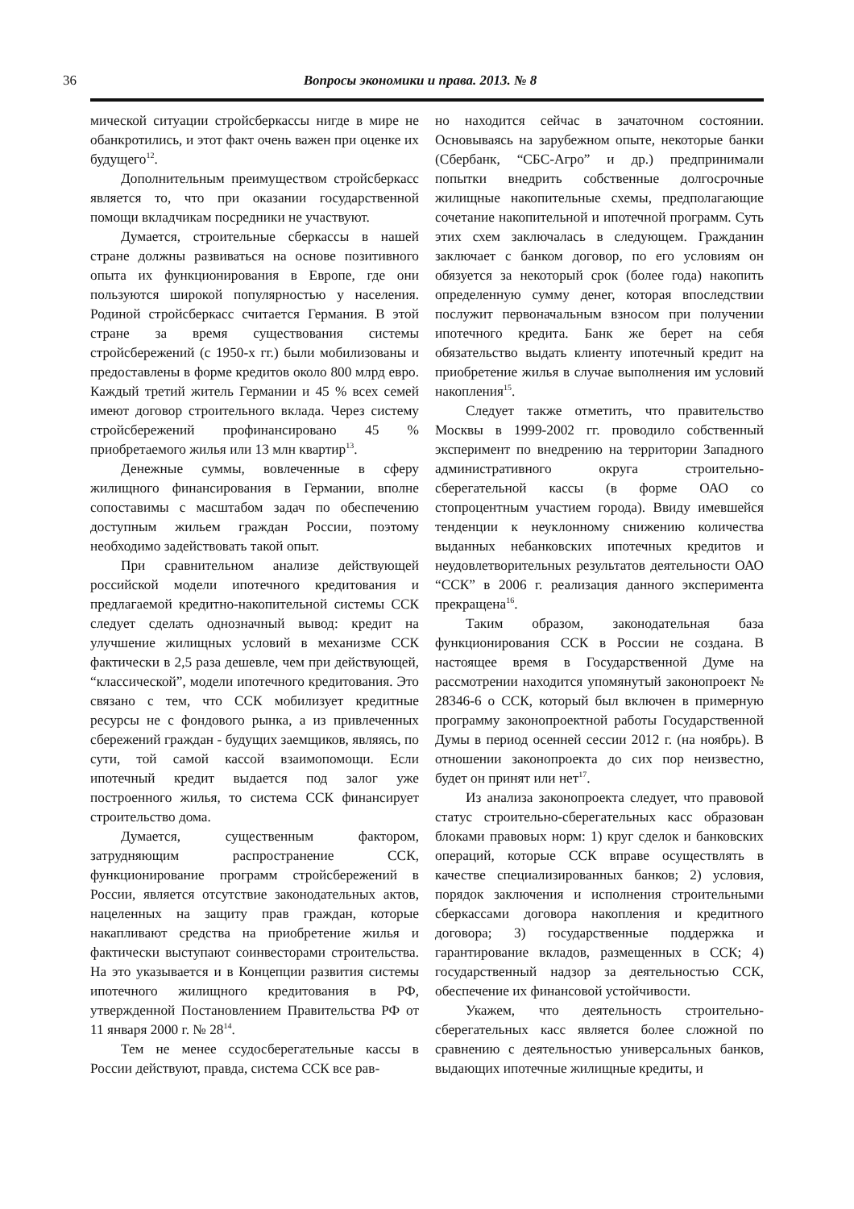36
Вопросы экономики и права. 2013. № 8
мической ситуации стройсберкассы нигде в мире не обанкротились, и этот факт очень важен при оценке их будущего<sup>12</sup>.
Дополнительным преимуществом стройсберкасс является то, что при оказании государственной помощи вкладчикам посредники не участвуют.
Думается, строительные сберкассы в нашей стране должны развиваться на основе позитивного опыта их функционирования в Европе, где они пользуются широкой популярностью у населения. Родиной стройсберкасс считается Германия. В этой стране за время существования системы стройсбережений (с 1950-х гг.) были мобилизованы и предоставлены в форме кредитов около 800 млрд евро. Каждый третий житель Германии и 45 % всех семей имеют договор строительного вклада. Через систему стройсбережений профинансировано 45 % приобретаемого жилья или 13 млн квартир<sup>13</sup>.
Денежные суммы, вовлеченные в сферу жилищного финансирования в Германии, вполне сопоставимы с масштабом задач по обеспечению доступным жильем граждан России, поэтому необходимо задействовать такой опыт.
При сравнительном анализе действующей российской модели ипотечного кредитования и предлагаемой кредитно-накопительной системы ССК следует сделать однозначный вывод: кредит на улучшение жилищных условий в механизме ССК фактически в 2,5 раза дешевле, чем при действующей, “классической”, модели ипотечного кредитования. Это связано с тем, что ССК мобилизует кредитные ресурсы не с фондового рынка, а из привлеченных сбережений граждан - будущих заемщиков, являясь, по сути, той самой кассой взаимопомощи. Если ипотечный кредит выдается под залог уже построенного жилья, то система ССК финансирует строительство дома.
Думается, существенным фактором, затрудняющим распространение ССК, функционирование программ стройсбережений в России, является отсутствие законодательных актов, нацеленных на защиту прав граждан, которые накапливают средства на приобретение жилья и фактически выступают соинвесторами строительства. На это указывается и в Концепции развития системы ипотечного жилищного кредитования в РФ, утвержденной Постановлением Правительства РФ от 11 января 2000 г. № 28<sup>14</sup>.
Тем не менее ссудосберегательные кассы в России действуют, правда, система ССК все рав-
но находится сейчас в зачаточном состоянии. Основываясь на зарубежном опыте, некоторые банки (Сбербанк, “СБС-Агро” и др.) предпринимали попытки внедрить собственные долгосрочные жилищные накопительные схемы, предполагающие сочетание накопительной и ипотечной программ. Суть этих схем заключалась в следующем. Гражданин заключает с банком договор, по его условиям он обязуется за некоторый срок (более года) накопить определенную сумму денег, которая впоследствии послужит первоначальным взносом при получении ипотечного кредита. Банк же берет на себя обязательство выдать клиенту ипотечный кредит на приобретение жилья в случае выполнения им условий накопления<sup>15</sup>.
Следует также отметить, что правительство Москвы в 1999-2002 гг. проводило собственный эксперимент по внедрению на территории Западного административного округа строительно-сберегательной кассы (в форме ОАО со стопроцентным участием города). Ввиду имевшейся тенденции к неуклонному снижению количества выданных небанковских ипотечных кредитов и неудовлетворительных результатов деятельности ОАО “ССК” в 2006 г. реализация данного эксперимента прекращена<sup>16</sup>.
Таким образом, законодательная база функционирования ССК в России не создана. В настоящее время в Государственной Думе на рассмотрении находится упомянутый законопроект № 28346-6 о ССК, который был включен в примерную программу законопроектной работы Государственной Думы в период осенней сессии 2012 г. (на ноябрь). В отношении законопроекта до сих пор неизвестно, будет он принят или нет<sup>17</sup>.
Из анализа законопроекта следует, что правовой статус строительно-сберегательных касс образован блоками правовых норм: 1) круг сделок и банковских операций, которые ССК вправе осуществлять в качестве специализированных банков; 2) условия, порядок заключения и исполнения строительными сберкассами договора накопления и кредитного договора; 3) государственные поддержка и гарантирование вкладов, размещенных в ССК; 4) государственный надзор за деятельностью ССК, обеспечение их финансовой устойчивости.
Укажем, что деятельность строительно-сберегательных касс является более сложной по сравнению с деятельностью универсальных банков, выдающих ипотечные жилищные кредиты, и